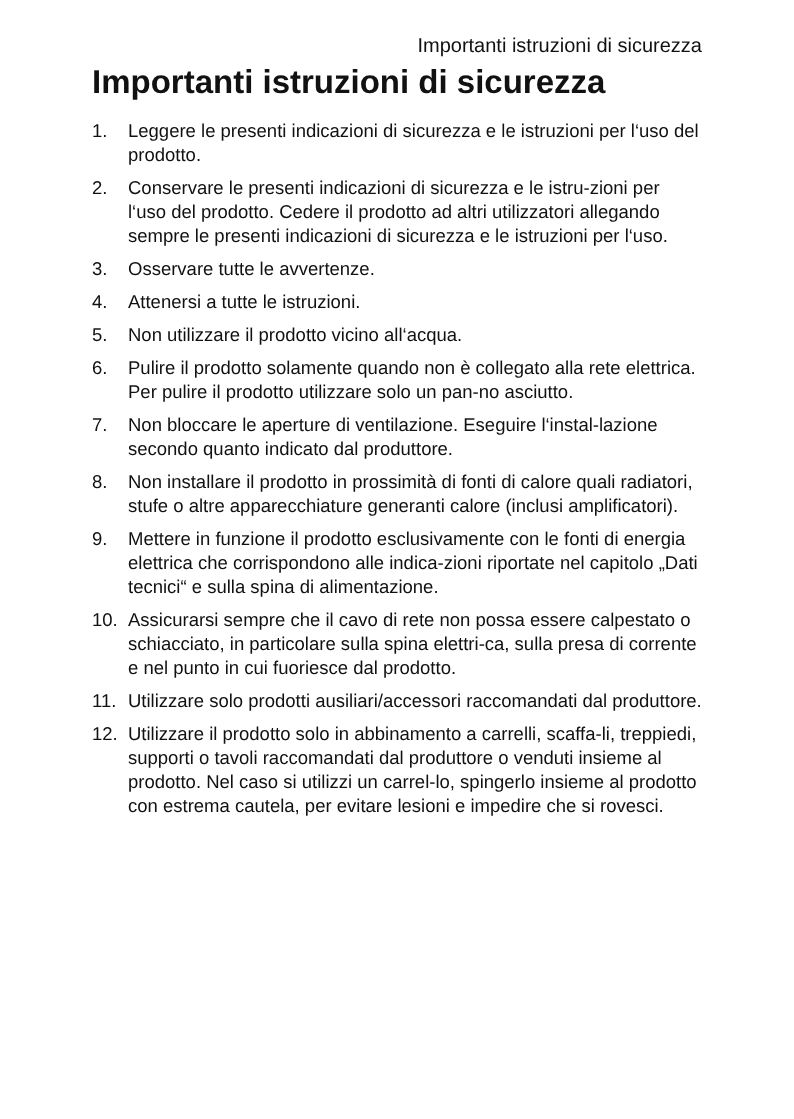Importanti istruzioni di sicurezza
Importanti istruzioni di sicurezza
1. Leggere le presenti indicazioni di sicurezza e le istruzioni per l‘uso del prodotto.
2. Conservare le presenti indicazioni di sicurezza e le istru-zioni per l‘uso del prodotto. Cedere il prodotto ad altri utilizzatori allegando sempre le presenti indicazioni di sicurezza e le istruzioni per l‘uso.
3. Osservare tutte le avvertenze.
4. Attenersi a tutte le istruzioni.
5. Non utilizzare il prodotto vicino all‘acqua.
6. Pulire il prodotto solamente quando non è collegato alla rete elettrica. Per pulire il prodotto utilizzare solo un pan-no asciutto.
7. Non bloccare le aperture di ventilazione. Eseguire l‘instal-lazione secondo quanto indicato dal produttore.
8. Non installare il prodotto in prossimità di fonti di calore quali radiatori, stufe o altre apparecchiature generanti calore (inclusi amplificatori).
9. Mettere in funzione il prodotto esclusivamente con le fonti di energia elettrica che corrispondono alle indica-zioni riportate nel capitolo „Dati tecnici“ e sulla spina di alimentazione.
10. Assicurarsi sempre che il cavo di rete non possa essere calpestato o schiacciato, in particolare sulla spina elettri-ca, sulla presa di corrente e nel punto in cui fuoriesce dal prodotto.
11. Utilizzare solo prodotti ausiliari/accessori raccomandati dal produttore.
12. Utilizzare il prodotto solo in abbinamento a carrelli, scaffa-li, treppiedi, supporti o tavoli raccomandati dal produttore o venduti insieme al prodotto. Nel caso si utilizzi un carrel-lo, spingerlo insieme al prodotto con estrema cautela, per evitare lesioni e impedire che si rovesci.